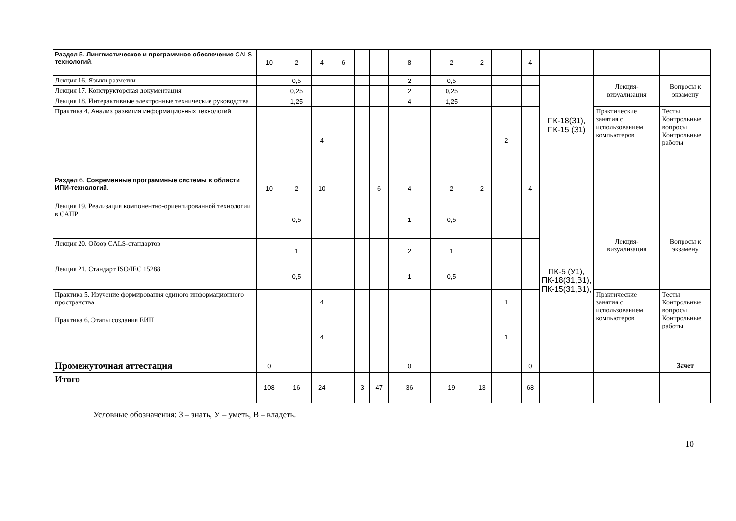| Раздел 5. Лингвистическое и программное обеспечение CALS- технологий . | 10 | 2 | 4 | 6 | | | 8 | 2 | 2 | | 4 | | | |
| Лекция 16. Языки разметки | | 0,5 | | | | | 2 | 0,5 | | | | ПК-18(З1), ПК-15 (З1) | Лекция-визуализация | Вопросы к экзамену |
| Лекция 17. Конструкторская документация | | 0,25 | | | | | 2 | 0,25 | | | | | | |
| Лекция 18. Интерактивные электронные технические руководства | | 1,25 | | | | | 4 | 1,25 | | | | | | |
| Практика 4. Анализ развития информационных технологий | | | 4 | | | | | | | 2 | | | Практические занятия с использованием компьютеров | Тесты Контрольные вопросы Контрольные работы |
| Раздел 6. Современные программные системы в области ИПИ-технологий . | 10 | 2 | 10 | | | 6 | 4 | 2 | 2 | | 4 | | | |
| Лекция 19. Реализация компонентно-ориентированной технологии в САПР | | 0,5 | | | | | 1 | 0,5 | | | | ПК-5 (У1), ПК-18(З1,В1), ПК-15(З1,В1), | Лекция-визуализация | Вопросы к экзамену |
| Лекция 20. Обзор CALS-стандартов | | 1 | | | | | 2 | 1 | | | | | | |
| Лекция 21. Стандарт ISO/IEC 15288 | | 0,5 | | | | | 1 | 0,5 | | | | | | |
| Практика 5. Изучение формирования единого информационного пространства | | | 4 | | | | | | | 1 | | | Практические занятия с использованием компьютеров | Тесты Контрольные вопросы Контрольные работы |
| Практика 6. Этапы создания ЕИП | | | 4 | | | | | | | 1 | | | | |
| Промежуточная аттестация | 0 | | | | | | 0 | | | | 0 | | | Зачет |
| Итого | 108 | 16 | 24 | | 3 | 47 | 36 | 19 | 13 | | 68 | | | |
Условные обозначения: З – знать, У – уметь, В – владеть.
10